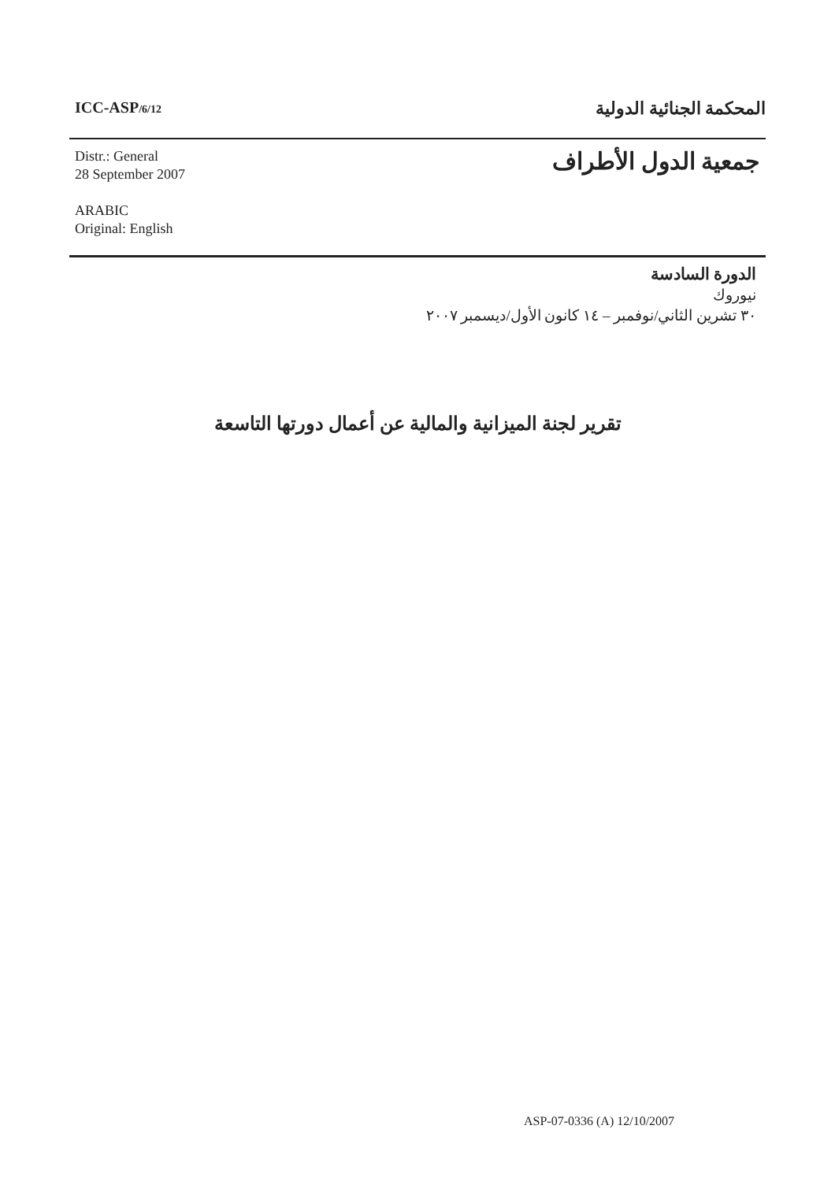ICC-ASP/6/12
المحكمة الجنائية الدولية
Distr.: General
28 September 2007
ARABIC
Original: English
جمعية الدول الأطراف
الدورة السادسة
نيوروك
٣٠ تشرين الثاني/نوفمبر – ١٤ كانون الأول/ديسمبر ٢٠٠٧
تقرير لجنة الميزانية والمالية عن أعمال دورتها التاسعة
ASP-07-0336 (A) 12/10/2007